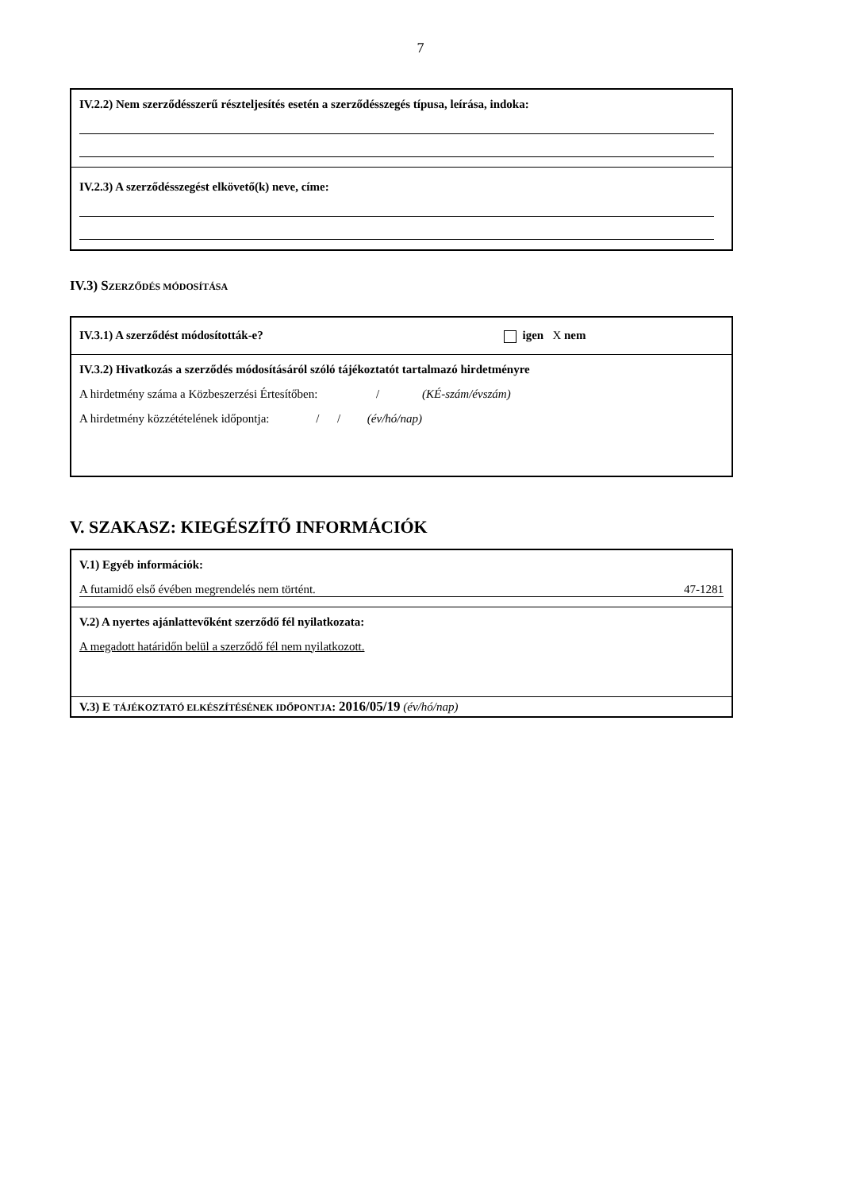7
IV.2.2) Nem szerződésszerű részteljesítés esetén a szerződésszegés típusa, leírása, indoka:
IV.2.3) A szerződésszegést elkövető(k) neve, címe:
IV.3) SZERZŐDÉS MÓDOSÍTÁSA
IV.3.1) A szerződést módosították-e? igen X nem
IV.3.2) Hivatkozás a szerződés módosításáról szóló tájékoztatót tartalmazó hirdetményre
A hirdetmény száma a Közbeszerzési Értesítőben: / (KÉ-szám/évszám)
A hirdetmény közzétételének időpontja: / / (év/hó/nap)
V. SZAKASZ: KIEGÉSZÍTŐ INFORMÁCIÓK
V.1) Egyéb információk:
A futamidő első évében megrendelés nem történt. 47-1281
V.2) A nyertes ajánlattevőként szerződő fél nyilatkozata:
A megadott határidőn belül a szerződő fél nem nyilatkozott.
V.3) E TÁJÉKOZTATÓ ELKÉSZÍTÉSÉNEK IDŐPONTJA: 2016/05/19 (év/hó/nap)